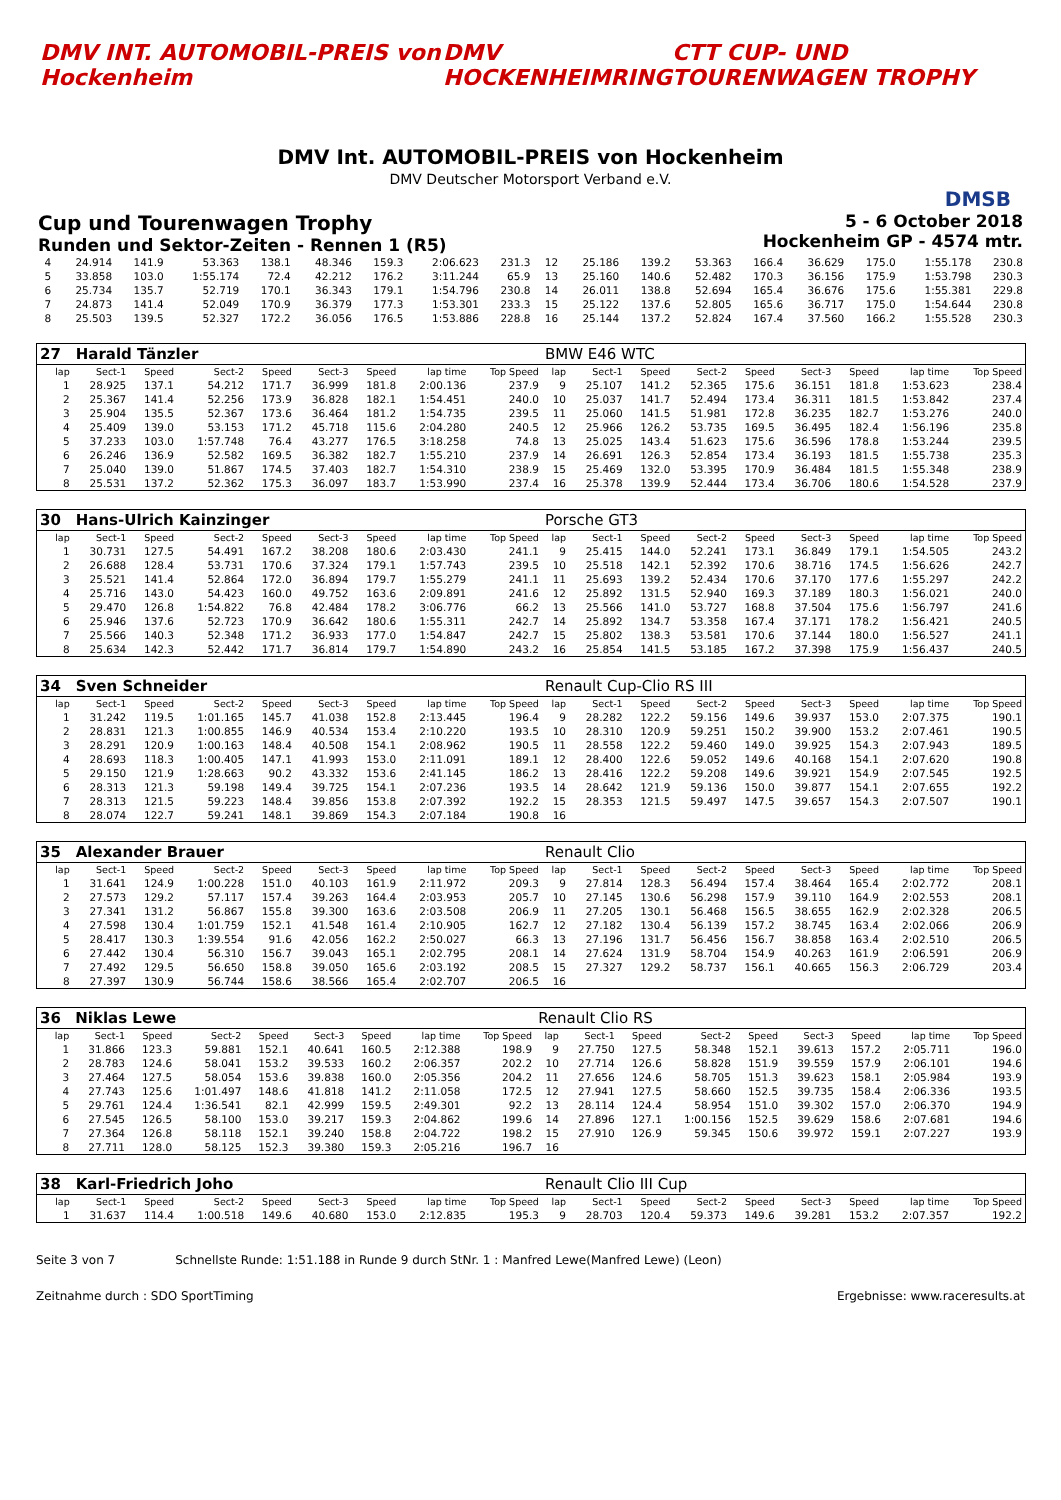DMV INT. AUTOMOBIL-PREIS von Hockenheim
DMV HOCKENHEIMRING CTT CUP- UND TOURENWAGEN TROPHY
DMV Int. AUTOMOBIL-PREIS von Hockenheim
DMV Deutscher Motorsport Verband e.V.
DMSB
Cup und Tourenwagen Trophy
Runden und Sektor-Zeiten - Rennen 1 (R5)
5 - 6 October 2018
Hockenheim GP - 4574 mtr.
| 4 | 24.914 | 141.9 | 53.363 | 138.1 | 48.346 | 159.3 | 2:06.623 | 231.3 | 12 | 25.186 | 139.2 | 53.363 | 166.4 | 36.629 | 175.0 | 1:55.178 | 230.8 |
| 5 | 33.858 | 103.0 | 1:55.174 | 72.4 | 42.212 | 176.2 | 3:11.244 | 65.9 | 13 | 25.160 | 140.6 | 52.482 | 170.3 | 36.156 | 175.9 | 1:53.798 | 230.3 |
| 6 | 25.734 | 135.7 | 52.719 | 170.1 | 36.343 | 179.1 | 1:54.796 | 230.8 | 14 | 26.011 | 138.8 | 52.694 | 165.4 | 36.676 | 175.6 | 1:55.381 | 229.8 |
| 7 | 24.873 | 141.4 | 52.049 | 170.9 | 36.379 | 177.3 | 1:53.301 | 233.3 | 15 | 25.122 | 137.6 | 52.805 | 165.6 | 36.717 | 175.0 | 1:54.644 | 230.8 |
| 8 | 25.503 | 139.5 | 52.327 | 172.2 | 36.056 | 176.5 | 1:53.886 | 228.8 | 16 | 25.144 | 137.2 | 52.824 | 167.4 | 37.560 | 166.2 | 1:55.528 | 230.3 |
| 27 | Harald Tänzler | | | | | | | | BMW E46 WTC | | | | | | | | |
| lap | Sect-1 | Speed | Sect-2 | Speed | Sect-3 | Speed | lap time | Top Speed | lap | Sect-1 | Speed | Sect-2 | Speed | Sect-3 | Speed | lap time | Top Speed |
| 1 | 28.925 | 137.1 | 54.212 | 171.7 | 36.999 | 181.8 | 2:00.136 | 237.9 | 9 | 25.107 | 141.2 | 52.365 | 175.6 | 36.151 | 181.8 | 1:53.623 | 238.4 |
| 2 | 25.367 | 141.4 | 52.256 | 173.9 | 36.828 | 182.1 | 1:54.451 | 240.0 | 10 | 25.037 | 141.7 | 52.494 | 173.4 | 36.311 | 181.5 | 1:53.842 | 237.4 |
| 3 | 25.904 | 135.5 | 52.367 | 173.6 | 36.464 | 181.2 | 1:54.735 | 239.5 | 11 | 25.060 | 141.5 | 51.981 | 172.8 | 36.235 | 182.7 | 1:53.276 | 240.0 |
| 4 | 25.409 | 139.0 | 53.153 | 171.2 | 45.718 | 115.6 | 2:04.280 | 240.5 | 12 | 25.966 | 126.2 | 53.735 | 169.5 | 36.495 | 182.4 | 1:56.196 | 235.8 |
| 5 | 37.233 | 103.0 | 1:57.748 | 76.4 | 43.277 | 176.5 | 3:18.258 | 74.8 | 13 | 25.025 | 143.4 | 51.623 | 175.6 | 36.596 | 178.8 | 1:53.244 | 239.5 |
| 6 | 26.246 | 136.9 | 52.582 | 169.5 | 36.382 | 182.7 | 1:55.210 | 237.9 | 14 | 26.691 | 126.3 | 52.854 | 173.4 | 36.193 | 181.5 | 1:55.738 | 235.3 |
| 7 | 25.040 | 139.0 | 51.867 | 174.5 | 37.403 | 182.7 | 1:54.310 | 238.9 | 15 | 25.469 | 132.0 | 53.395 | 170.9 | 36.484 | 181.5 | 1:55.348 | 238.9 |
| 8 | 25.531 | 137.2 | 52.362 | 175.3 | 36.097 | 183.7 | 1:53.990 | 237.4 | 16 | 25.378 | 139.9 | 52.444 | 173.4 | 36.706 | 180.6 | 1:54.528 | 237.9 |
| 30 | Hans-Ulrich Kainzinger | | | | | | | | Porsche GT3 | | | | | | | | |
| lap | Sect-1 | Speed | Sect-2 | Speed | Sect-3 | Speed | lap time | Top Speed | lap | Sect-1 | Speed | Sect-2 | Speed | Sect-3 | Speed | lap time | Top Speed |
| 1 | 30.731 | 127.5 | 54.491 | 167.2 | 38.208 | 180.6 | 2:03.430 | 241.1 | 9 | 25.415 | 144.0 | 52.241 | 173.1 | 36.849 | 179.1 | 1:54.505 | 243.2 |
| 2 | 26.688 | 128.4 | 53.731 | 170.6 | 37.324 | 179.1 | 1:57.743 | 239.5 | 10 | 25.518 | 142.1 | 52.392 | 170.6 | 38.716 | 174.5 | 1:56.626 | 242.7 |
| 3 | 25.521 | 141.4 | 52.864 | 172.0 | 36.894 | 179.7 | 1:55.279 | 241.1 | 11 | 25.693 | 139.2 | 52.434 | 170.6 | 37.170 | 177.6 | 1:55.297 | 242.2 |
| 4 | 25.716 | 143.0 | 54.423 | 160.0 | 49.752 | 163.6 | 2:09.891 | 241.6 | 12 | 25.892 | 131.5 | 52.940 | 169.3 | 37.189 | 180.3 | 1:56.021 | 240.0 |
| 5 | 29.470 | 126.8 | 1:54.822 | 76.8 | 42.484 | 178.2 | 3:06.776 | 66.2 | 13 | 25.566 | 141.0 | 53.727 | 168.8 | 37.504 | 175.6 | 1:56.797 | 241.6 |
| 6 | 25.946 | 137.6 | 52.723 | 170.9 | 36.642 | 180.6 | 1:55.311 | 242.7 | 14 | 25.892 | 134.7 | 53.358 | 167.4 | 37.171 | 178.2 | 1:56.421 | 240.5 |
| 7 | 25.566 | 140.3 | 52.348 | 171.2 | 36.933 | 177.0 | 1:54.847 | 242.7 | 15 | 25.802 | 138.3 | 53.581 | 170.6 | 37.144 | 180.0 | 1:56.527 | 241.1 |
| 8 | 25.634 | 142.3 | 52.442 | 171.7 | 36.814 | 179.7 | 1:54.890 | 243.2 | 16 | 25.854 | 141.5 | 53.185 | 167.2 | 37.398 | 175.9 | 1:56.437 | 240.5 |
| 34 | Sven Schneider | | | | | | | | Renault Cup-Clio RS III | | | | | | | | |
| lap | Sect-1 | Speed | Sect-2 | Speed | Sect-3 | Speed | lap time | Top Speed | lap | Sect-1 | Speed | Sect-2 | Speed | Sect-3 | Speed | lap time | Top Speed |
| 1 | 31.242 | 119.5 | 1:01.165 | 145.7 | 41.038 | 152.8 | 2:13.445 | 196.4 | 9 | 28.282 | 122.2 | 59.156 | 149.6 | 39.937 | 153.0 | 2:07.375 | 190.1 |
| 2 | 28.831 | 121.3 | 1:00.855 | 146.9 | 40.534 | 153.4 | 2:10.220 | 193.5 | 10 | 28.310 | 120.9 | 59.251 | 150.2 | 39.900 | 153.2 | 2:07.461 | 190.5 |
| 3 | 28.291 | 120.9 | 1:00.163 | 148.4 | 40.508 | 154.1 | 2:08.962 | 190.5 | 11 | 28.558 | 122.2 | 59.460 | 149.0 | 39.925 | 154.3 | 2:07.943 | 189.5 |
| 4 | 28.693 | 118.3 | 1:00.405 | 147.1 | 41.993 | 153.0 | 2:11.091 | 189.1 | 12 | 28.400 | 122.6 | 59.052 | 149.6 | 40.168 | 154.1 | 2:07.620 | 190.8 |
| 5 | 29.150 | 121.9 | 1:28.663 | 90.2 | 43.332 | 153.6 | 2:41.145 | 186.2 | 13 | 28.416 | 122.2 | 59.208 | 149.6 | 39.921 | 154.9 | 2:07.545 | 192.5 |
| 6 | 28.313 | 121.3 | 59.198 | 149.4 | 39.725 | 154.1 | 2:07.236 | 193.5 | 14 | 28.642 | 121.9 | 59.136 | 150.0 | 39.877 | 154.1 | 2:07.655 | 192.2 |
| 7 | 28.313 | 121.5 | 59.223 | 148.4 | 39.856 | 153.8 | 2:07.392 | 192.2 | 15 | 28.353 | 121.5 | 59.497 | 147.5 | 39.657 | 154.3 | 2:07.507 | 190.1 |
| 8 | 28.074 | 122.7 | 59.241 | 148.1 | 39.869 | 154.3 | 2:07.184 | 190.8 | 16 | | | | | | | | |
| 35 | Alexander Brauer | | | | | | | | Renault Clio | | | | | | | | |
| lap | Sect-1 | Speed | Sect-2 | Speed | Sect-3 | Speed | lap time | Top Speed | lap | Sect-1 | Speed | Sect-2 | Speed | Sect-3 | Speed | lap time | Top Speed |
| 1 | 31.641 | 124.9 | 1:00.228 | 151.0 | 40.103 | 161.9 | 2:11.972 | 209.3 | 9 | 27.814 | 128.3 | 56.494 | 157.4 | 38.464 | 165.4 | 2:02.772 | 208.1 |
| 2 | 27.573 | 129.2 | 57.117 | 157.4 | 39.263 | 164.4 | 2:03.953 | 205.7 | 10 | 27.145 | 130.6 | 56.298 | 157.9 | 39.110 | 164.9 | 2:02.553 | 208.1 |
| 3 | 27.341 | 131.2 | 56.867 | 155.8 | 39.300 | 163.6 | 2:03.508 | 206.9 | 11 | 27.205 | 130.1 | 56.468 | 156.5 | 38.655 | 162.9 | 2:02.328 | 206.5 |
| 4 | 27.598 | 130.4 | 1:01.759 | 152.1 | 41.548 | 161.4 | 2:10.905 | 162.7 | 12 | 27.182 | 130.4 | 56.139 | 157.2 | 38.745 | 163.4 | 2:02.066 | 206.9 |
| 5 | 28.417 | 130.3 | 1:39.554 | 91.6 | 42.056 | 162.2 | 2:50.027 | 66.3 | 13 | 27.196 | 131.7 | 56.456 | 156.7 | 38.858 | 163.4 | 2:02.510 | 206.5 |
| 6 | 27.442 | 130.4 | 56.310 | 156.7 | 39.043 | 165.1 | 2:02.795 | 208.1 | 14 | 27.624 | 131.9 | 58.704 | 154.9 | 40.263 | 161.9 | 2:06.591 | 206.9 |
| 7 | 27.492 | 129.5 | 56.650 | 158.8 | 39.050 | 165.6 | 2:03.192 | 208.5 | 15 | 27.327 | 129.2 | 58.737 | 156.1 | 40.665 | 156.3 | 2:06.729 | 203.4 |
| 8 | 27.397 | 130.9 | 56.744 | 158.6 | 38.566 | 165.4 | 2:02.707 | 206.5 | 16 | | | | | | | | |
| 36 | Niklas Lewe | | | | | | | | Renault Clio RS | | | | | | | | |
| lap | Sect-1 | Speed | Sect-2 | Speed | Sect-3 | Speed | lap time | Top Speed | lap | Sect-1 | Speed | Sect-2 | Speed | Sect-3 | Speed | lap time | Top Speed |
| 1 | 31.866 | 123.3 | 59.881 | 152.1 | 40.641 | 160.5 | 2:12.388 | 198.9 | 9 | 27.750 | 127.5 | 58.348 | 152.1 | 39.613 | 157.2 | 2:05.711 | 196.0 |
| 2 | 28.783 | 124.6 | 58.041 | 153.2 | 39.533 | 160.2 | 2:06.357 | 202.2 | 10 | 27.714 | 126.6 | 58.828 | 151.9 | 39.559 | 157.9 | 2:06.101 | 194.6 |
| 3 | 27.464 | 127.5 | 58.054 | 153.6 | 39.838 | 160.0 | 2:05.356 | 204.2 | 11 | 27.656 | 124.6 | 58.705 | 151.3 | 39.623 | 158.1 | 2:05.984 | 193.9 |
| 4 | 27.743 | 125.6 | 1:01.497 | 148.6 | 41.818 | 141.2 | 2:11.058 | 172.5 | 12 | 27.941 | 127.5 | 58.660 | 152.5 | 39.735 | 158.4 | 2:06.336 | 193.5 |
| 5 | 29.761 | 124.4 | 1:36.541 | 82.1 | 42.999 | 159.5 | 2:49.301 | 92.2 | 13 | 28.114 | 124.4 | 58.954 | 151.0 | 39.302 | 157.0 | 2:06.370 | 194.9 |
| 6 | 27.545 | 126.5 | 58.100 | 153.0 | 39.217 | 159.3 | 2:04.862 | 199.6 | 14 | 27.896 | 127.1 | 1:00.156 | 152.5 | 39.629 | 158.6 | 2:07.681 | 194.6 |
| 7 | 27.364 | 126.8 | 58.118 | 152.1 | 39.240 | 158.8 | 2:04.722 | 198.2 | 15 | 27.910 | 126.9 | 59.345 | 150.6 | 39.972 | 159.1 | 2:07.227 | 193.9 |
| 8 | 27.711 | 128.0 | 58.125 | 152.3 | 39.380 | 159.3 | 2:05.216 | 196.7 | 16 | | | | | | | | |
| 38 | Karl-Friedrich Joho | | | | | | | | Renault Clio III Cup | | | | | | | | |
| lap | Sect-1 | Speed | Sect-2 | Speed | Sect-3 | Speed | lap time | Top Speed | lap | Sect-1 | Speed | Sect-2 | Speed | Sect-3 | Speed | lap time | Top Speed |
| 1 | 31.637 | 114.4 | 1:00.518 | 149.6 | 40.680 | 153.0 | 2:12.835 | 195.3 | 9 | 28.703 | 120.4 | 59.373 | 149.6 | 39.281 | 153.2 | 2:07.357 | 192.2 |
Seite 3 von 7 Schnellste Runde: 1:51.188 in Runde 9 durch StNr. 1 : Manfred Lewe(Manfred Lewe) (Leon)
Zeitnahme durch : SDO SportTiming Ergebnisse: www.raceresults.at